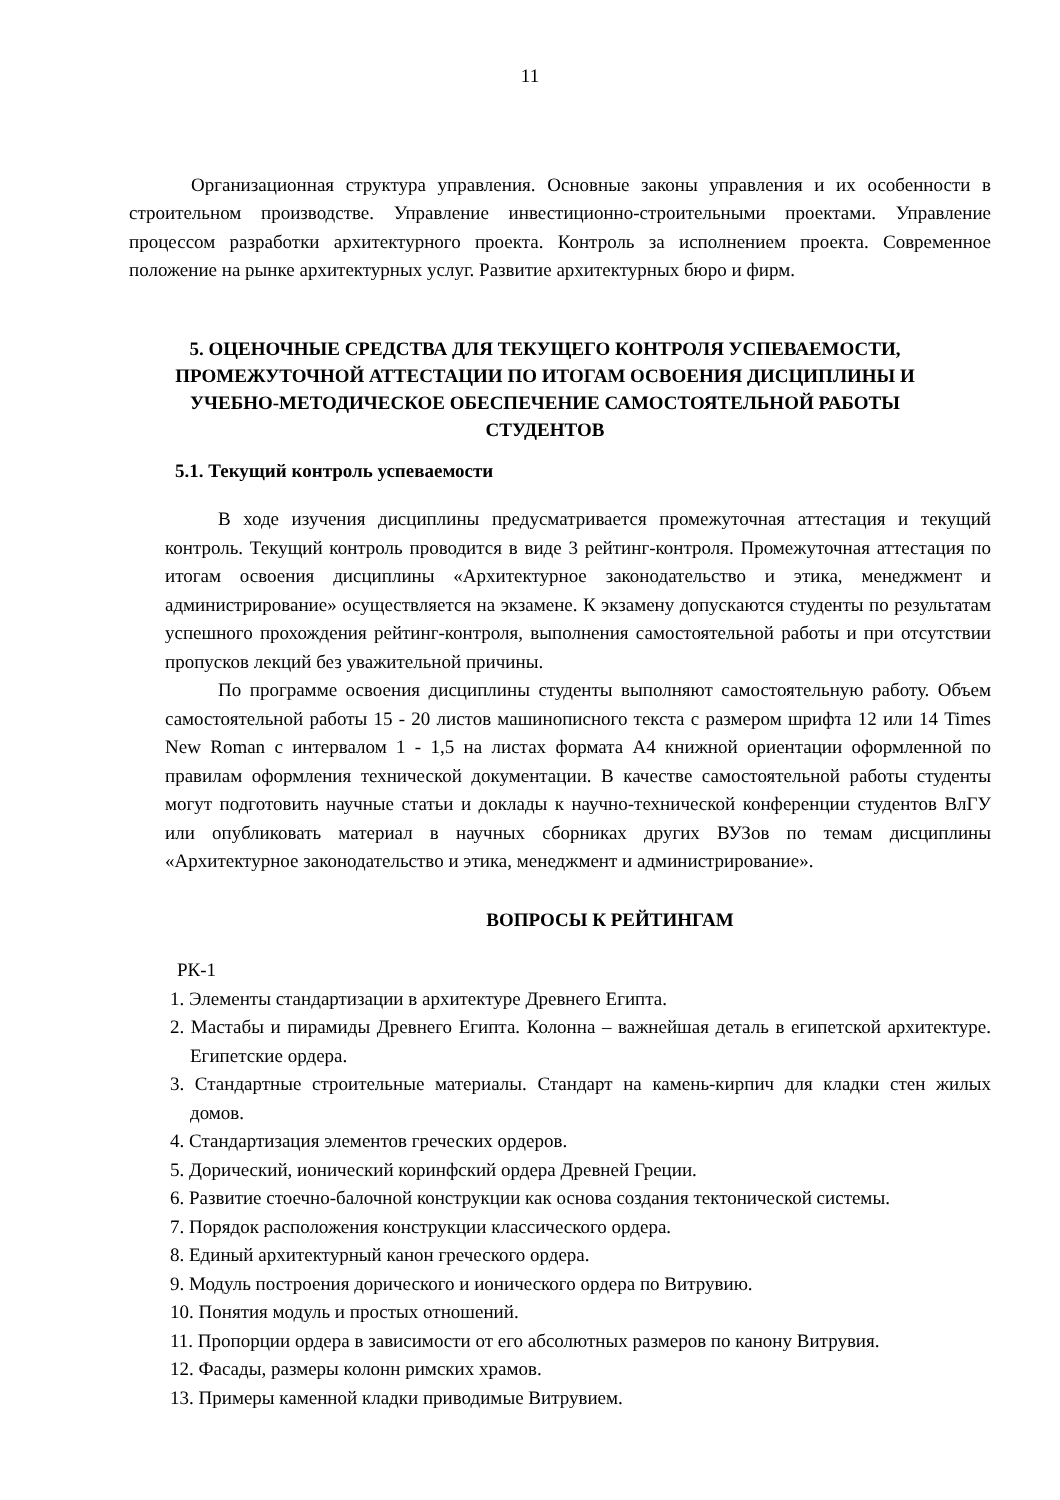11
Организационная структура управления. Основные законы управления и их особенности в строительном производстве. Управление инвестиционно-строительными проектами. Управление процессом разработки архитектурного проекта. Контроль за исполнением проекта. Современное положение на рынке архитектурных услуг. Развитие архитектурных бюро и фирм.
5. ОЦЕНОЧНЫЕ СРЕДСТВА ДЛЯ ТЕКУЩЕГО КОНТРОЛЯ УСПЕВАЕМОСТИ, ПРОМЕЖУТОЧНОЙ АТТЕСТАЦИИ ПО ИТОГАМ ОСВОЕНИЯ ДИСЦИПЛИНЫ И УЧЕБНО-МЕТОДИЧЕСКОЕ ОБЕСПЕЧЕНИЕ САМОСТОЯТЕЛЬНОЙ РАБОТЫ СТУДЕНТОВ
5.1. Текущий контроль успеваемости
В ходе изучения дисциплины предусматривается промежуточная аттестация и текущий контроль. Текущий контроль проводится в виде 3 рейтинг-контроля. Промежуточная аттестация по итогам освоения дисциплины «Архитектурное законодательство и этика, менеджмент и администрирование» осуществляется на экзамене. К экзамену допускаются студенты по результатам успешного прохождения рейтинг-контроля, выполнения самостоятельной работы и при отсутствии пропусков лекций без уважительной причины.
По программе освоения дисциплины студенты выполняют самостоятельную работу. Объем самостоятельной работы 15 - 20 листов машинописного текста с размером шрифта 12 или 14 Times New Roman с интервалом 1 - 1,5 на листах формата А4 книжной ориентации оформленной по правилам оформления технической документации. В качестве самостоятельной работы студенты могут подготовить научные статьи и доклады к научно-технической конференции студентов ВлГУ или опубликовать материал в научных сборниках других ВУЗов по темам дисциплины «Архитектурное законодательство и этика, менеджмент и администрирование».
ВОПРОСЫ К РЕЙТИНГАМ
РК-1
1. Элементы стандартизации в архитектуре Древнего Египта.
2. Мастабы и пирамиды Древнего Египта. Колонна – важнейшая деталь в египетской архитектуре. Египетские ордера.
3. Стандартные строительные материалы. Стандарт на камень-кирпич для кладки стен жилых домов.
4. Стандартизация элементов греческих ордеров.
5. Дорический, ионический коринфский ордера Древней Греции.
6. Развитие стоечно-балочной конструкции как основа создания тектонической системы.
7. Порядок расположения конструкции классического ордера.
8. Единый архитектурный канон греческого ордера.
9. Модуль построения дорического и ионического ордера по Витрувию.
10. Понятия модуль и простых отношений.
11. Пропорции ордера в зависимости от его абсолютных размеров по канону Витрувия.
12. Фасады, размеры колонн римских храмов.
13. Примеры каменной кладки приводимые Витрувием.